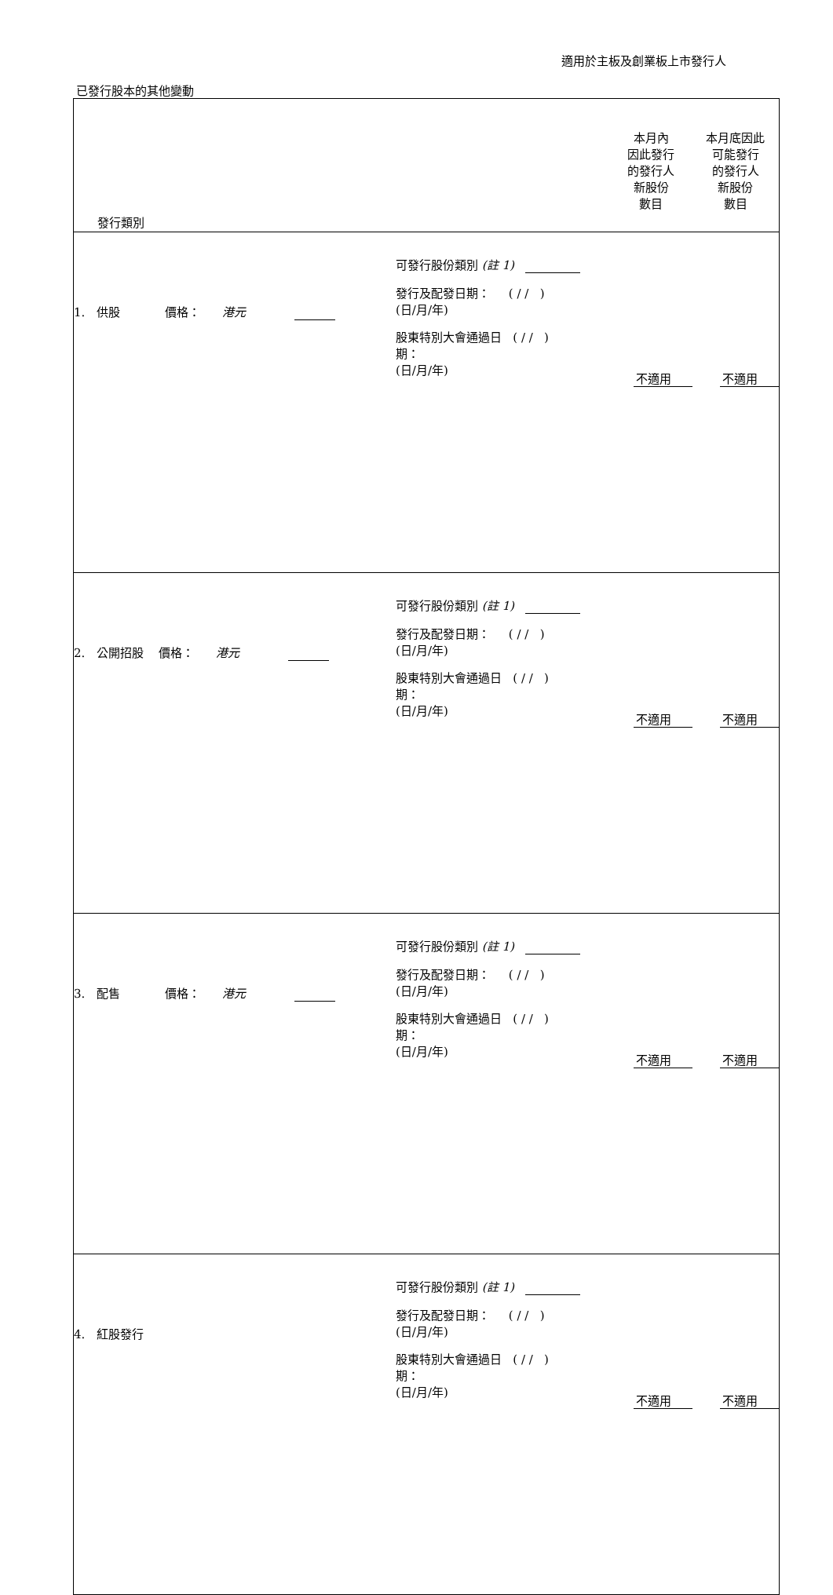適用於主板及創業板上市發行人
已發行股本的其他變動
| 發行類別 | | 本月內 因此發行 的發行人 新股份 數目 | 本月底因此 可能發行 的發行人 新股份 數目 |
| --- | --- | --- | --- |
| 1. 供股 價格： 港元 | 可發行股份類別 (註 1) 發行及配發日期： ( / / ) (日/月/年) 股東特別大會通過日 ( / / ) 期： (日/月/年) | 不適用 | 不適用 |
| 2. 公開招股 價格： 港元 | 可發行股份類別 (註 1) 發行及配發日期： ( / / ) (日/月/年) 股東特別大會通過日 ( / / ) 期： (日/月/年) | 不適用 | 不適用 |
| 3. 配售 價格： 港元 | 可發行股份類別 (註 1) 發行及配發日期： ( / / ) (日/月/年) 股東特別大會通過日 ( / / ) 期： (日/月/年) | 不適用 | 不適用 |
| 4. 紅股發行 | 可發行股份類別 (註 1) 發行及配發日期： ( / / ) (日/月/年) 股東特別大會通過日 ( / / ) 期： (日/月/年) | 不適用 | 不適用 |